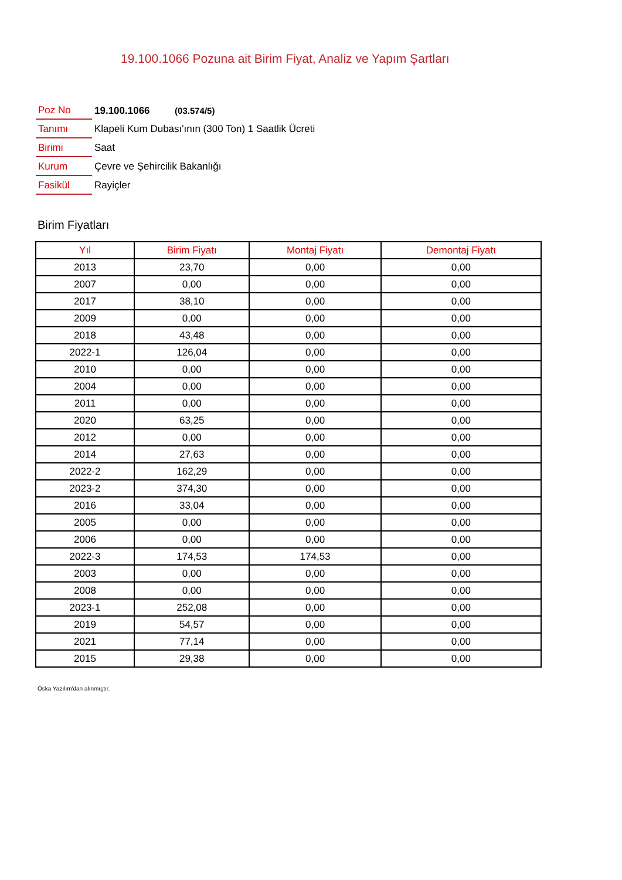19.100.1066 Pozuna ait Birim Fiyat, Analiz ve Yapım Şartları
| Poz No | 19.100.1066 (03.574/5) |
| Tanımı | Klapeli Kum Dubası'ının (300 Ton) 1 Saatlik Ücreti |
| Birimi | Saat |
| Kurum | Çevre ve Şehircilik Bakanlığı |
| Fasikül | Rayiçler |
Birim Fiyatları
| Yıl | Birim Fiyatı | Montaj Fiyatı | Demontaj Fiyatı |
| --- | --- | --- | --- |
| 2013 | 23,70 | 0,00 | 0,00 |
| 2007 | 0,00 | 0,00 | 0,00 |
| 2017 | 38,10 | 0,00 | 0,00 |
| 2009 | 0,00 | 0,00 | 0,00 |
| 2018 | 43,48 | 0,00 | 0,00 |
| 2022-1 | 126,04 | 0,00 | 0,00 |
| 2010 | 0,00 | 0,00 | 0,00 |
| 2004 | 0,00 | 0,00 | 0,00 |
| 2011 | 0,00 | 0,00 | 0,00 |
| 2020 | 63,25 | 0,00 | 0,00 |
| 2012 | 0,00 | 0,00 | 0,00 |
| 2014 | 27,63 | 0,00 | 0,00 |
| 2022-2 | 162,29 | 0,00 | 0,00 |
| 2023-2 | 374,30 | 0,00 | 0,00 |
| 2016 | 33,04 | 0,00 | 0,00 |
| 2005 | 0,00 | 0,00 | 0,00 |
| 2006 | 0,00 | 0,00 | 0,00 |
| 2022-3 | 174,53 | 174,53 | 0,00 |
| 2003 | 0,00 | 0,00 | 0,00 |
| 2008 | 0,00 | 0,00 | 0,00 |
| 2023-1 | 252,08 | 0,00 | 0,00 |
| 2019 | 54,57 | 0,00 | 0,00 |
| 2021 | 77,14 | 0,00 | 0,00 |
| 2015 | 29,38 | 0,00 | 0,00 |
Oska Yazılım'dan alınmıştır.